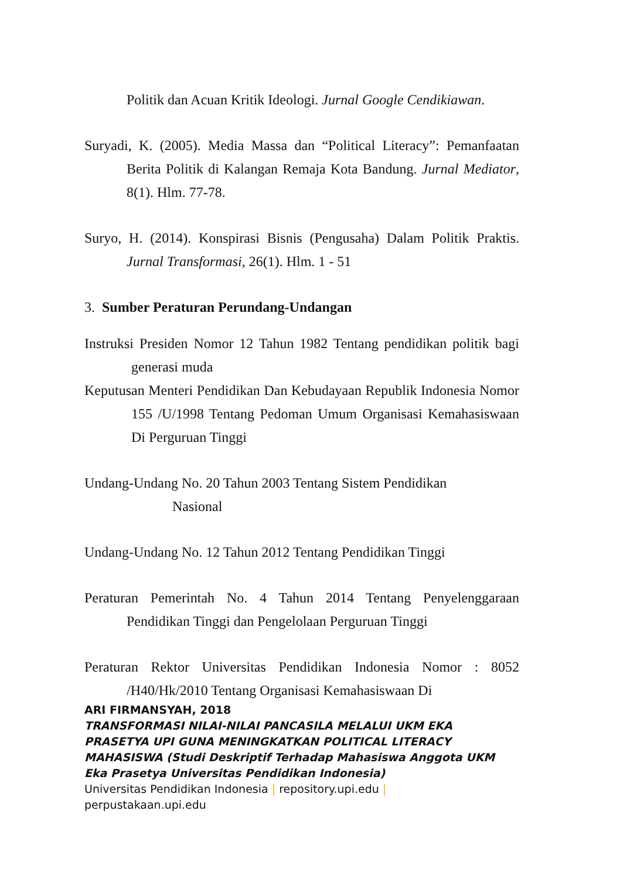Politik dan Acuan Kritik Ideologi. Jurnal Google Cendikiawan.
Suryadi, K. (2005). Media Massa dan “Political Literacy”: Pemanfaatan Berita Politik di Kalangan Remaja Kota Bandung. Jurnal Mediator, 8(1). Hlm. 77-78.
Suryo, H. (2014). Konspirasi Bisnis (Pengusaha) Dalam Politik Praktis. Jurnal Transformasi, 26(1). Hlm. 1 - 51
3. Sumber Peraturan Perundang-Undangan
Instruksi Presiden Nomor 12 Tahun 1982 Tentang pendidikan politik bagi generasi muda
Keputusan Menteri Pendidikan Dan Kebudayaan Republik Indonesia Nomor 155 /U/1998 Tentang Pedoman Umum Organisasi Kemahasiswaan Di Perguruan Tinggi
Undang-Undang No. 20 Tahun 2003 Tentang Sistem Pendidikan
Nasional
Undang-Undang No. 12 Tahun 2012 Tentang Pendidikan Tinggi
Peraturan Pemerintah No. 4 Tahun 2014 Tentang Penyelenggaraan Pendidikan Tinggi dan Pengelolaan Perguruan Tinggi
Peraturan Rektor Universitas Pendidikan Indonesia Nomor : 8052 /H40/Hk/2010 Tentang Organisasi Kemahasiswaan Di
ARI FIRMANSYAH, 2018
TRANSFORMASI NILAI-NILAI PANCASILA MELALUI UKM EKA PRASETYA UPI GUNA MENINGKATKAN POLITICAL LITERACY MAHASISWA (Studi Deskriptif Terhadap Mahasiswa Anggota UKM Eka Prasetya Universitas Pendidikan Indonesia)
Universitas Pendidikan Indonesia | repository.upi.edu |
perpustakaan.upi.edu